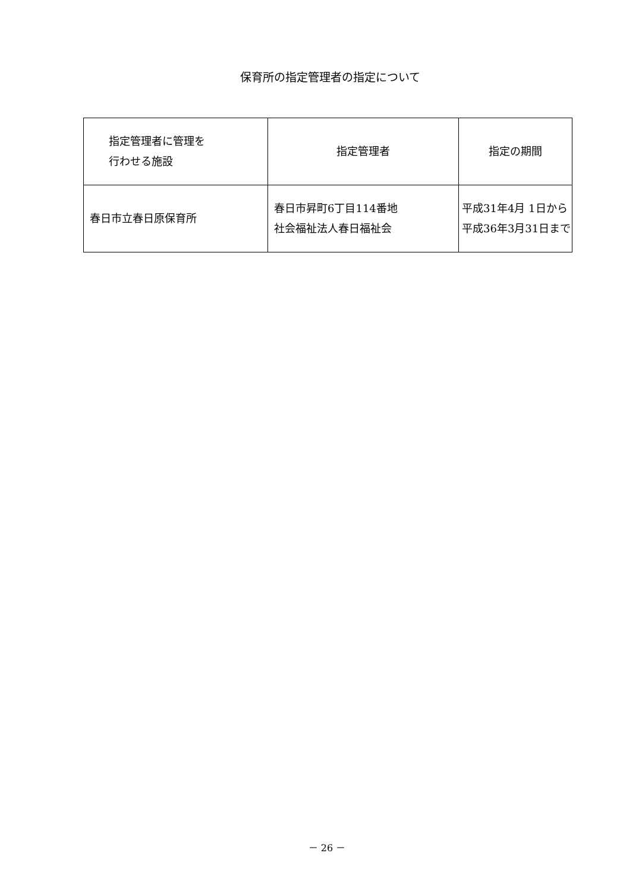保育所の指定管理者の指定について
| 指定管理者に管理を 行わせる施設 | 指定管理者 | 指定の期間 |
| 春日市立春日原保育所 | 春日市昇町6丁目114番地 社会福祉法人春日福祉会 | 平成31年4月 1日から 平成36年3月31日まで |
－ 26 －